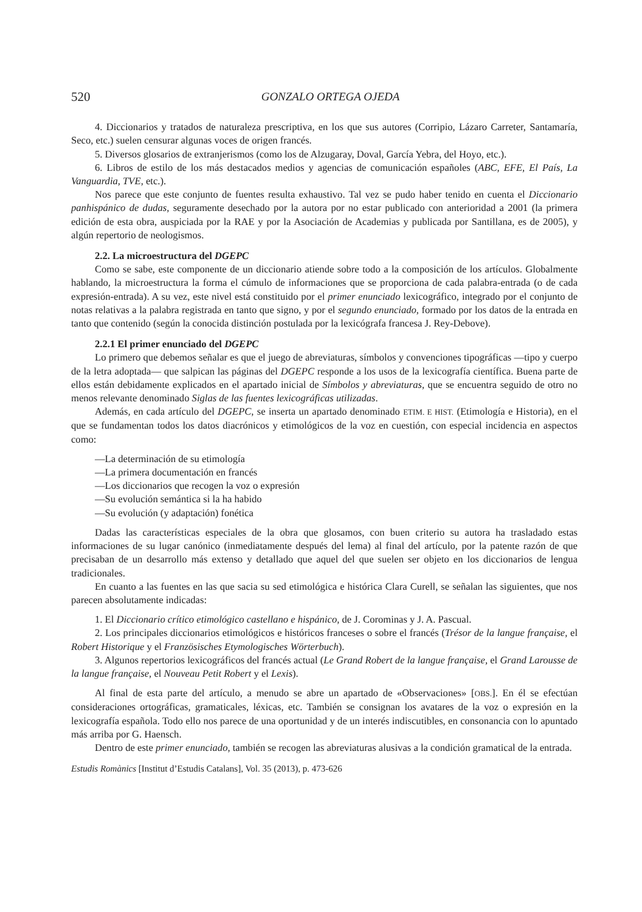520 GONZALO ORTEGA OJEDA
4. Diccionarios y tratados de naturaleza prescriptiva, en los que sus autores (Corripio, Lázaro Carreter, Santamaría, Seco, etc.) suelen censurar algunas voces de origen francés.
5. Diversos glosarios de extranjerismos (como los de Alzugaray, Doval, García Yebra, del Hoyo, etc.).
6. Libros de estilo de los más destacados medios y agencias de comunicación españoles (ABC, EFE, El País, La Vanguardia, TVE, etc.).
Nos parece que este conjunto de fuentes resulta exhaustivo. Tal vez se pudo haber tenido en cuenta el Diccionario panhispánico de dudas, seguramente desechado por la autora por no estar publicado con anterioridad a 2001 (la primera edición de esta obra, auspiciada por la RAE y por la Asociación de Academias y publicada por Santillana, es de 2005), y algún repertorio de neologismos.
2.2. La microestructura del DGEPC
Como se sabe, este componente de un diccionario atiende sobre todo a la composición de los artículos. Globalmente hablando, la microestructura la forma el cúmulo de informaciones que se proporciona de cada palabra-entrada (o de cada expresión-entrada). A su vez, este nivel está constituido por el primer enunciado lexicográfico, integrado por el conjunto de notas relativas a la palabra registrada en tanto que signo, y por el segundo enunciado, formado por los datos de la entrada en tanto que contenido (según la conocida distinción postulada por la lexicógrafa francesa J. Rey-Debove).
2.2.1 El primer enunciado del DGEPC
Lo primero que debemos señalar es que el juego de abreviaturas, símbolos y convenciones tipográficas —tipo y cuerpo de la letra adoptada— que salpican las páginas del DGEPC responde a los usos de la lexicografía científica. Buena parte de ellos están debidamente explicados en el apartado inicial de Símbolos y abreviaturas, que se encuentra seguido de otro no menos relevante denominado Siglas de las fuentes lexicográficas utilizadas.
Además, en cada artículo del DGEPC, se inserta un apartado denominado ETIM. E HIST. (Etimología e Historia), en el que se fundamentan todos los datos diacrónicos y etimológicos de la voz en cuestión, con especial incidencia en aspectos como:
—La determinación de su etimología
—La primera documentación en francés
—Los diccionarios que recogen la voz o expresión
—Su evolución semántica si la ha habido
—Su evolución (y adaptación) fonética
Dadas las características especiales de la obra que glosamos, con buen criterio su autora ha trasladado estas informaciones de su lugar canónico (inmediatamente después del lema) al final del artículo, por la patente razón de que precisaban de un desarrollo más extenso y detallado que aquel del que suelen ser objeto en los diccionarios de lengua tradicionales.
En cuanto a las fuentes en las que sacia su sed etimológica e histórica Clara Curell, se señalan las siguientes, que nos parecen absolutamente indicadas:
1. El Diccionario crítico etimológico castellano e hispánico, de J. Corominas y J. A. Pascual.
2. Los principales diccionarios etimológicos e históricos franceses o sobre el francés (Trésor de la langue française, el Robert Historique y el Französisches Etymologisches Wörterbuch).
3. Algunos repertorios lexicográficos del francés actual (Le Grand Robert de la langue française, el Grand Larousse de la langue française, el Nouveau Petit Robert y el Lexis).
Al final de esta parte del artículo, a menudo se abre un apartado de «Observaciones» [OBS.]. En él se efectúan consideraciones ortográficas, gramaticales, léxicas, etc. También se consignan los avatares de la voz o expresión en la lexicografía española. Todo ello nos parece de una oportunidad y de un interés indiscutibles, en consonancia con lo apuntado más arriba por G. Haensch.
Dentro de este primer enunciado, también se recogen las abreviaturas alusivas a la condición gramatical de la entrada.
Estudis Romànics [Institut d’Estudis Catalans], Vol. 35 (2013), p. 473-626